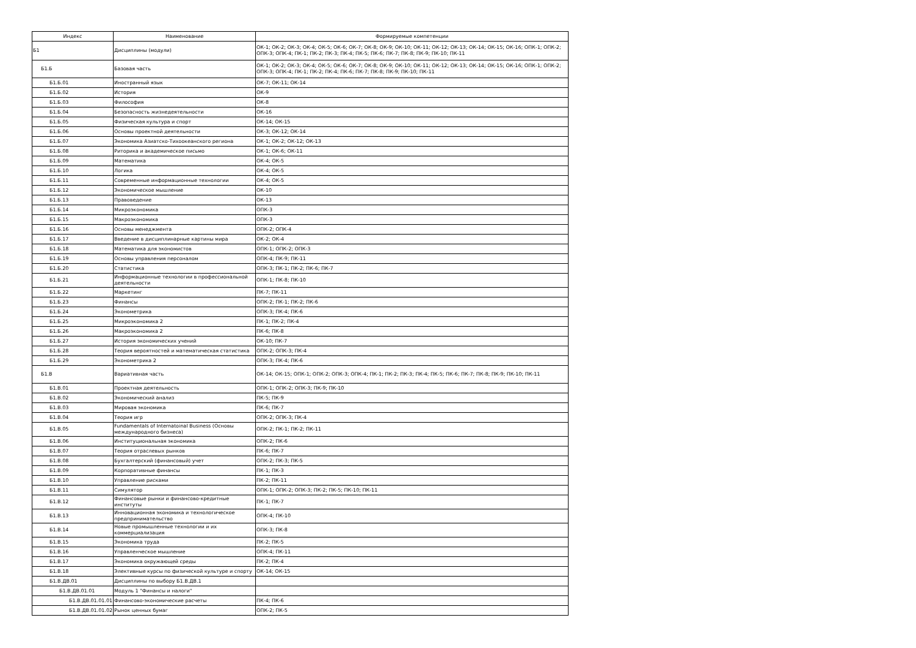| Индекс | Наименование | Формируемые компетенции |
| --- | --- | --- |
| Б1 | Дисциплины (модули) | ОК-1; ОК-2; ОК-3; ОК-4; ОК-5; ОК-6; ОК-7; ОК-8; ОК-9; ОК-10; ОК-11; ОК-12; ОК-13; ОК-14; ОК-15; ОК-16; ОПК-1; ОПК-2; ОПК-3; ОПК-4; ПК-1; ПК-2; ПК-3; ПК-4; ПК-5; ПК-6; ПК-7; ПК-8; ПК-9; ПК-10; ПК-11 |
| Б1.Б | Базовая часть | ОК-1; ОК-2; ОК-3; ОК-4; ОК-5; ОК-6; ОК-7; ОК-8; ОК-9; ОК-10; ОК-11; ОК-12; ОК-13; ОК-14; ОК-15; ОК-16; ОПК-1; ОПК-2; ОПК-3; ОПК-4; ПК-1; ПК-2; ПК-4; ПК-6; ПК-7; ПК-8; ПК-9; ПК-10; ПК-11 |
| Б1.Б.01 | Иностранный язык | ОК-7; ОК-11; ОК-14 |
| Б1.Б.02 | История | ОК-9 |
| Б1.Б.03 | Философия | ОК-8 |
| Б1.Б.04 | Безопасность жизнедеятельности | ОК-16 |
| Б1.Б.05 | Физическая культура и спорт | ОК-14; ОК-15 |
| Б1.Б.06 | Основы проектной деятельности | ОК-3; ОК-12; ОК-14 |
| Б1.Б.07 | Экономика Азиатско-Тихоокеанского региона | ОК-1; ОК-2; ОК-12; ОК-13 |
| Б1.Б.08 | Риторика и академическое письмо | ОК-1; ОК-6; ОК-11 |
| Б1.Б.09 | Математика | ОК-4; ОК-5 |
| Б1.Б.10 | Логика | ОК-4; ОК-5 |
| Б1.Б.11 | Современные информационные технологии | ОК-4; ОК-5 |
| Б1.Б.12 | Экономическое мышление | ОК-10 |
| Б1.Б.13 | Правоведение | ОК-13 |
| Б1.Б.14 | Микроэкономика | ОПК-3 |
| Б1.Б.15 | Макроэкономика | ОПК-3 |
| Б1.Б.16 | Основы менеджмента | ОПК-2; ОПК-4 |
| Б1.Б.17 | Введение в дисциплинарные картины мира | ОК-2; ОК-4 |
| Б1.Б.18 | Математика для экономистов | ОПК-1; ОПК-2; ОПК-3 |
| Б1.Б.19 | Основы управления персоналом | ОПК-4; ПК-9; ПК-11 |
| Б1.Б.20 | Статистика | ОПК-3; ПК-1; ПК-2; ПК-6; ПК-7 |
| Б1.Б.21 | Информационные технологии в профессиональной деятельности | ОПК-1; ПК-8; ПК-10 |
| Б1.Б.22 | Маркетинг | ПК-7; ПК-11 |
| Б1.Б.23 | Финансы | ОПК-2; ПК-1; ПК-2; ПК-6 |
| Б1.Б.24 | Эконометрика | ОПК-3; ПК-4; ПК-6 |
| Б1.Б.25 | Микроэкономика 2 | ПК-1; ПК-2; ПК-4 |
| Б1.Б.26 | Макроэкономика 2 | ПК-6; ПК-8 |
| Б1.Б.27 | История экономических учений | ОК-10; ПК-7 |
| Б1.Б.28 | Теория вероятностей и математическая статистика | ОПК-2; ОПК-3; ПК-4 |
| Б1.Б.29 | Эконометрика 2 | ОПК-3; ПК-4; ПК-6 |
| Б1.В | Вариативная часть | ОК-14; ОК-15; ОПК-1; ОПК-2; ОПК-3; ОПК-4; ПК-1; ПК-2; ПК-3; ПК-4; ПК-5; ПК-6; ПК-7; ПК-8; ПК-9; ПК-10; ПК-11 |
| Б1.В.01 | Проектная деятельность | ОПК-1; ОПК-2; ОПК-3; ПК-9; ПК-10 |
| Б1.В.02 | Экономический анализ | ПК-5; ПК-9 |
| Б1.В.03 | Мировая экономика | ПК-6; ПК-7 |
| Б1.В.04 | Теория игр | ОПК-2; ОПК-3; ПК-4 |
| Б1.В.05 | Fundamentals of Internatoinal Business (Основы международного бизнеса) | ОПК-2; ПК-1; ПК-2; ПК-11 |
| Б1.В.06 | Институциональная экономика | ОПК-2; ПК-6 |
| Б1.В.07 | Теория отраслевых рынков | ПК-6; ПК-7 |
| Б1.В.08 | Бухгалтерский (финансовый) учет | ОПК-2; ПК-3; ПК-5 |
| Б1.В.09 | Корпоративные финансы | ПК-1; ПК-3 |
| Б1.В.10 | Управление рисками | ПК-2; ПК-11 |
| Б1.В.11 | Симулятор | ОПК-1; ОПК-2; ОПК-3; ПК-2; ПК-5; ПК-10; ПК-11 |
| Б1.В.12 | Финансовые рынки и финансово-кредитные институты | ПК-1; ПК-7 |
| Б1.В.13 | Инновационная экономика и технологическое предпринимательство | ОПК-4; ПК-10 |
| Б1.В.14 | Новые промышленные технологии и их коммерциализация | ОПК-3; ПК-8 |
| Б1.В.15 | Экономика труда | ПК-2; ПК-5 |
| Б1.В.16 | Управленческое мышление | ОПК-4; ПК-11 |
| Б1.В.17 | Экономика окружающей среды | ПК-2; ПК-4 |
| Б1.В.18 | Элективные курсы по физической культуре и спорту | ОК-14; ОК-15 |
| Б1.В.ДВ.01 | Дисциплины по выбору Б1.В.ДВ.1 | |
| Б1.В.ДВ.01.01 | Модуль 1 "Финансы и налоги" | |
| Б1.В.ДВ.01.01.01 | Финансово-экономические расчеты | ПК-4; ПК-6 |
| Б1.В.ДВ.01.01.02 | Рынок ценных бумаг | ОПК-2; ПК-5 |